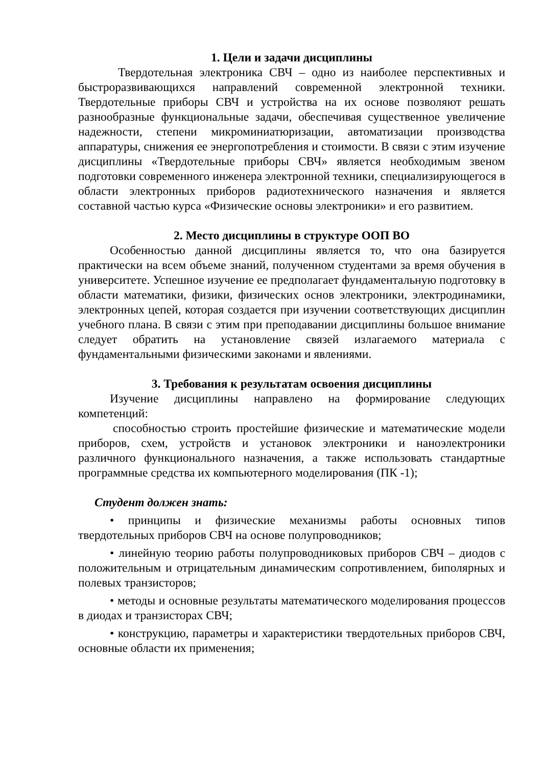1. Цели и задачи дисциплины
Твердотельная электроника СВЧ – одно из наиболее перспективных и быстроразвивающихся направлений современной электронной техники. Твердотельные приборы СВЧ и устройства на их основе позволяют решать разнообразные функциональные задачи, обеспечивая существенное увеличение надежности, степени микроминиатюризации, автоматизации производства аппаратуры, снижения ее энергопотребления и стоимости. В связи с этим изучение дисциплины «Твердотельные приборы СВЧ» является необходимым звеном подготовки современного инженера электронной техники, специализирующегося в области электронных приборов радиотехнического назначения и является составной частью курса «Физические основы электроники» и его развитием.
2. Место дисциплины в структуре ООП ВО
Особенностью данной дисциплины является то, что она базируется практически на всем объеме знаний, полученном студентами за время обучения в университете. Успешное изучение ее предполагает фундаментальную подготовку в области математики, физики, физических основ электроники, электродинамики, электронных цепей, которая создается при изучении соответствующих дисциплин учебного плана. В связи с этим при преподавании дисциплины большое внимание следует обратить на установление связей излагаемого материала с фундаментальными физическими законами и явлениями.
3. Требования к результатам освоения дисциплины
Изучение дисциплины направлено на формирование следующих компетенций:
способностью строить простейшие физические и математические модели приборов, схем, устройств и установок электроники и наноэлектроники различного функционального назначения, а также использовать стандартные программные средства их компьютерного моделирования (ПК -1);
Студент должен знать:
• принципы и физические механизмы работы основных типов твердотельных приборов СВЧ на основе полупроводников;
• линейную теорию работы полупроводниковых приборов СВЧ – диодов с положительным и отрицательным динамическим сопротивлением, биполярных и полевых транзисторов;
• методы и основные результаты математического моделирования процессов в диодах и транзисторах СВЧ;
• конструкцию, параметры и характеристики твердотельных приборов СВЧ, основные области их применения;